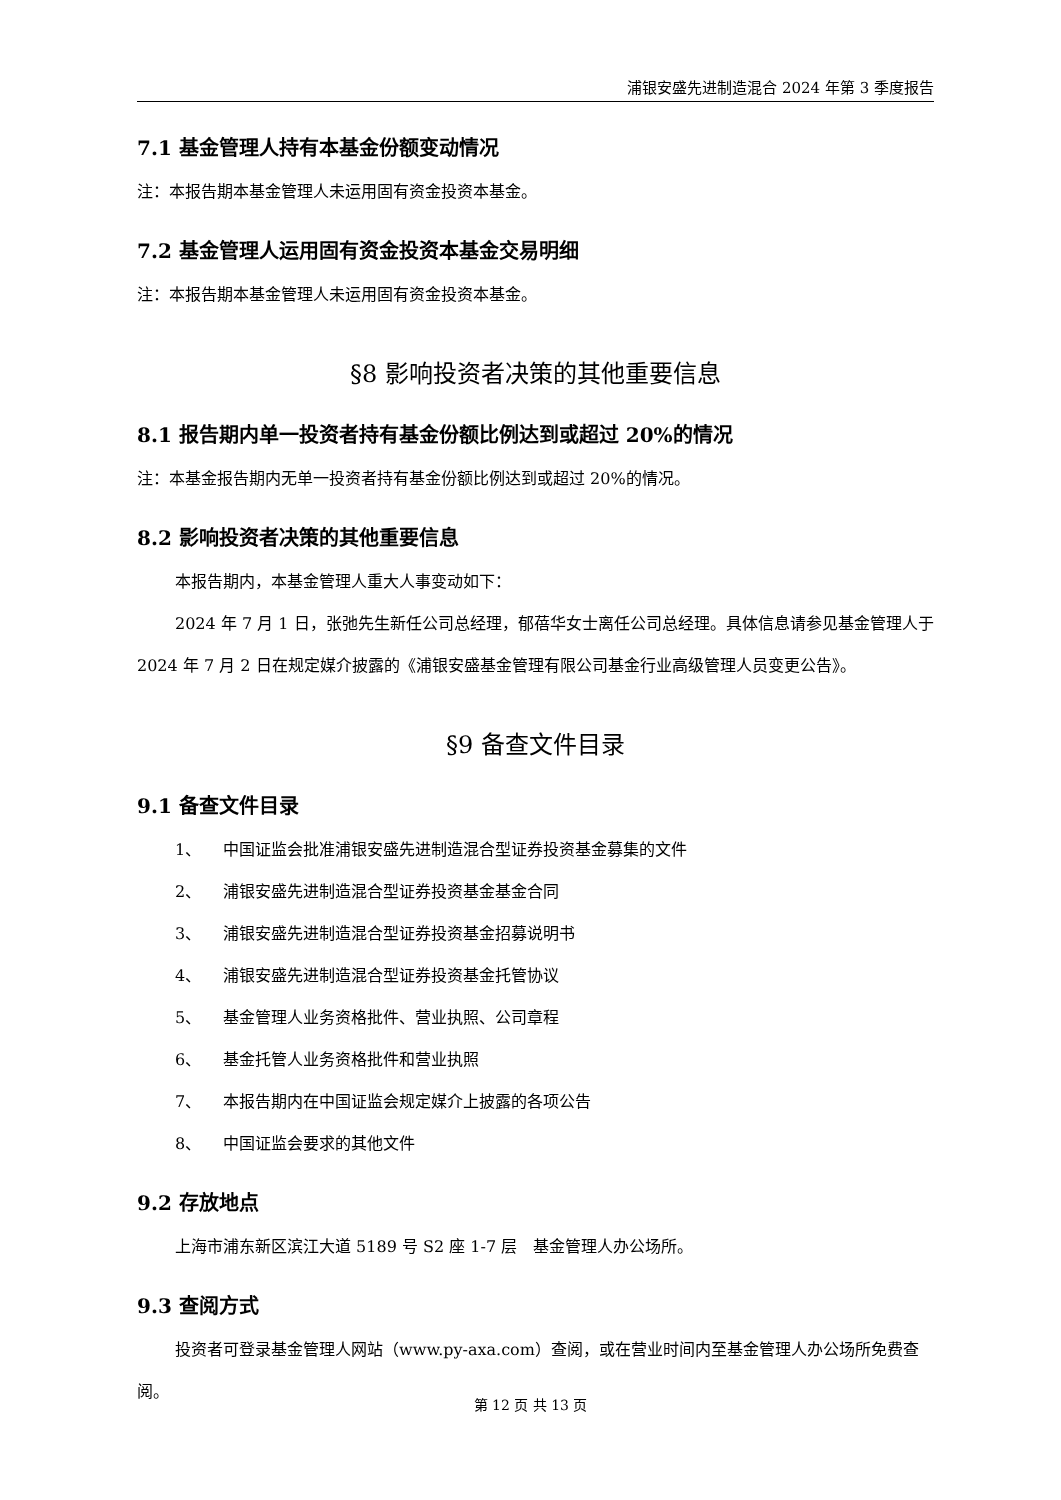浦银安盛先进制造混合 2024 年第 3 季度报告
7.1 基金管理人持有本基金份额变动情况
注：本报告期本基金管理人未运用固有资金投资本基金。
7.2 基金管理人运用固有资金投资本基金交易明细
注：本报告期本基金管理人未运用固有资金投资本基金。
§8 影响投资者决策的其他重要信息
8.1 报告期内单一投资者持有基金份额比例达到或超过 20%的情况
注：本基金报告期内无单一投资者持有基金份额比例达到或超过 20%的情况。
8.2 影响投资者决策的其他重要信息
本报告期内，本基金管理人重大人事变动如下：
2024 年 7 月 1 日，张弛先生新任公司总经理，郁蓓华女士离任公司总经理。具体信息请参见基金管理人于 2024 年 7 月 2 日在规定媒介披露的《浦银安盛基金管理有限公司基金行业高级管理人员变更公告》。
§9 备查文件目录
9.1 备查文件目录
1、 中国证监会批准浦银安盛先进制造混合型证券投资基金募集的文件
2、 浦银安盛先进制造混合型证券投资基金基金合同
3、 浦银安盛先进制造混合型证券投资基金招募说明书
4、 浦银安盛先进制造混合型证券投资基金托管协议
5、 基金管理人业务资格批件、营业执照、公司章程
6、 基金托管人业务资格批件和营业执照
7、 本报告期内在中国证监会规定媒介上披露的各项公告
8、 中国证监会要求的其他文件
9.2 存放地点
上海市浦东新区滨江大道 5189 号 S2 座 1-7 层　基金管理人办公场所。
9.3 查阅方式
投资者可登录基金管理人网站（www.py-axa.com）查阅，或在营业时间内至基金管理人办公场所免费查阅。
第 12 页 共 13 页